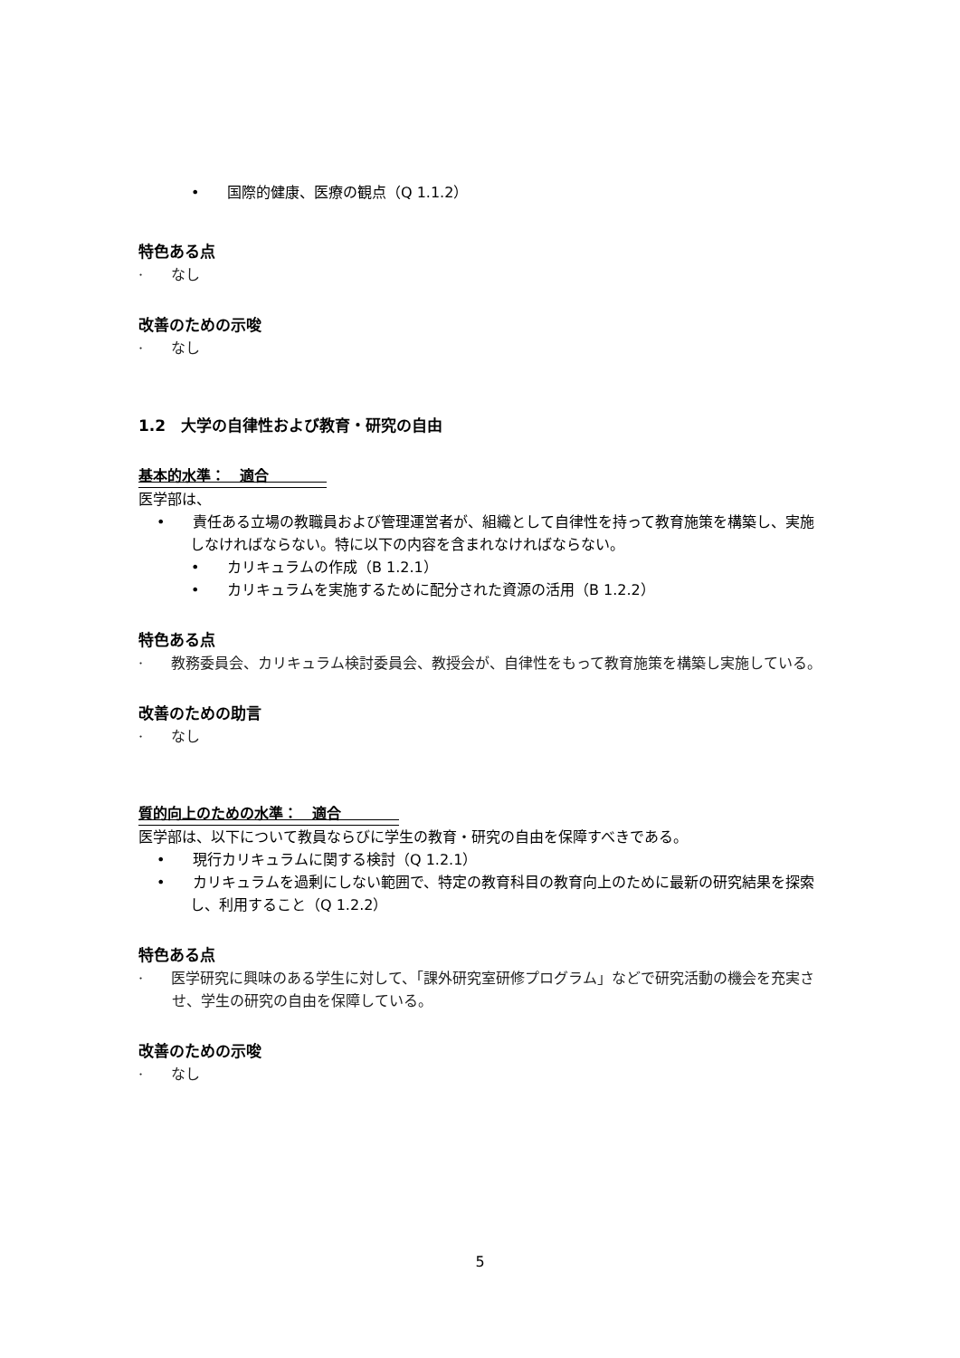• 国際的健康、医療の観点（Q 1.1.2）
特色ある点
· なし
改善のための示唆
· なし
1.2　大学の自律性および教育・研究の自由
基本的水準：　適合　　　　
医学部は、
• 責任ある立場の教職員および管理運営者が、組織として自律性を持って教育施策を構築し、実施しなければならない。特に以下の内容を含まれなければならない。
• カリキュラムの作成（B 1.2.1）
• カリキュラムを実施するために配分された資源の活用（B 1.2.2）
特色ある点
· 教務委員会、カリキュラム検討委員会、教授会が、自律性をもって教育施策を構築し実施している。
改善のための助言
· なし
質的向上のための水準：　適合　　　　
医学部は、以下について教員ならびに学生の教育・研究の自由を保障すべきである。
• 現行カリキュラムに関する検討（Q 1.2.1）
• カリキュラムを過剰にしない範囲で、特定の教育科目の教育向上のために最新の研究結果を探索し、利用すること（Q 1.2.2）
特色ある点
· 医学研究に興味のある学生に対して、「課外研究室研修プログラム」などで研究活動の機会を充実させ、学生の研究の自由を保障している。
改善のための示唆
· なし
5